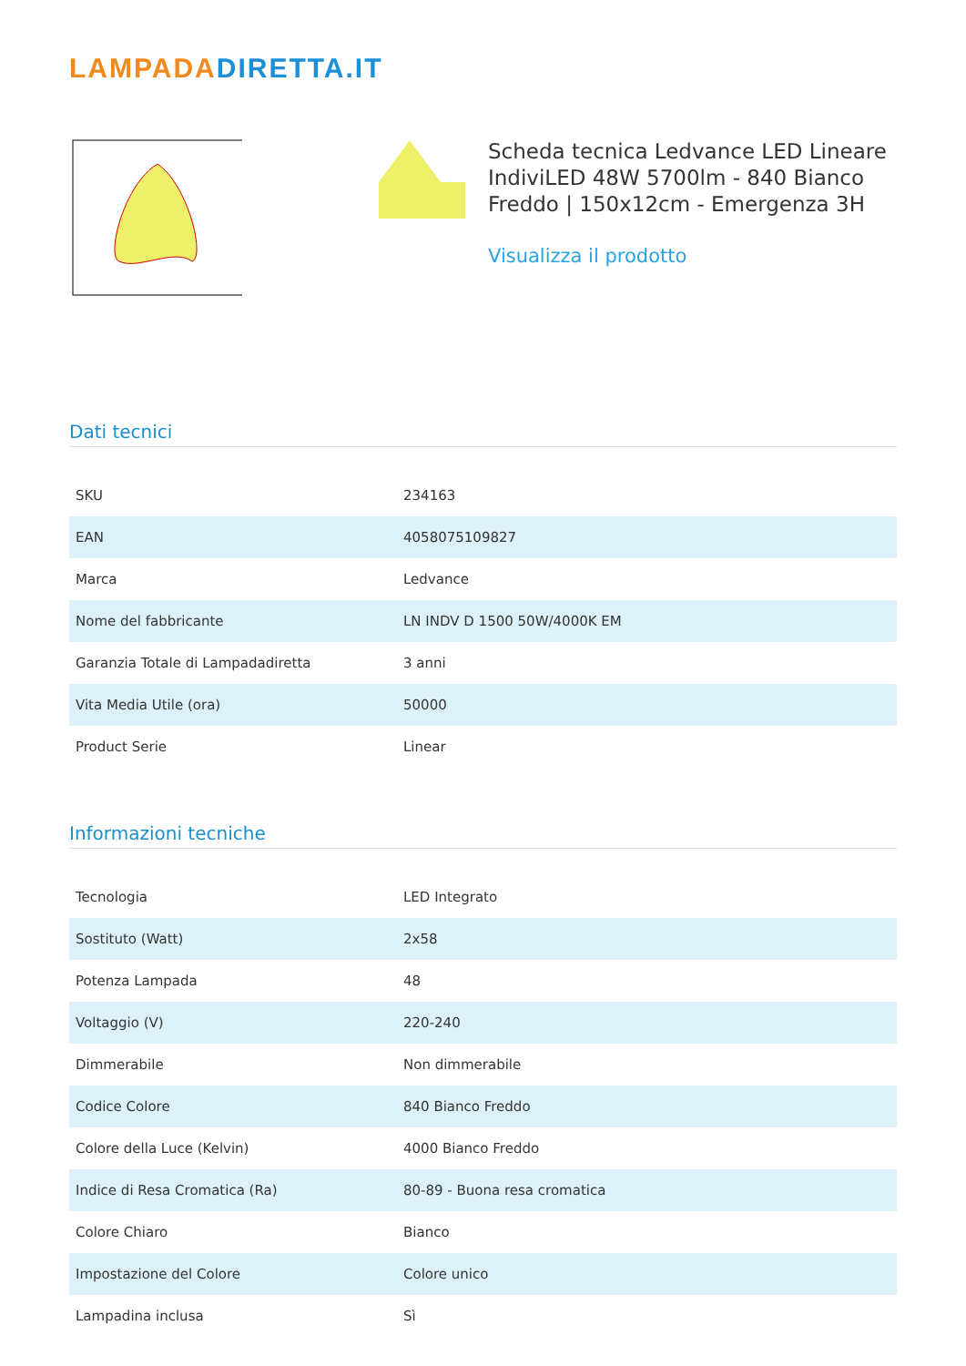LAMPADADIRETTA.IT
Scheda tecnica Ledvance LED Lineare IndiviLED 48W 5700lm - 840 Bianco Freddo | 150x12cm - Emergenza 3H
Visualizza il prodotto
Dati tecnici
| SKU | 234163 |
| EAN | 4058075109827 |
| Marca | Ledvance |
| Nome del fabbricante | LN INDV D 1500 50W/4000K EM |
| Garanzia Totale di Lampadadiretta | 3 anni |
| Vita Media Utile (ora) | 50000 |
| Product Serie | Linear |
Informazioni tecniche
| Tecnologia | LED Integrato |
| Sostituto (Watt) | 2x58 |
| Potenza Lampada | 48 |
| Voltaggio (V) | 220-240 |
| Dimmerabile | Non dimmerabile |
| Codice Colore | 840 Bianco Freddo |
| Colore della Luce (Kelvin) | 4000 Bianco Freddo |
| Indice di Resa Cromatica (Ra) | 80-89 - Buona resa cromatica |
| Colore Chiaro | Bianco |
| Impostazione del Colore | Colore unico |
| Lampadina inclusa | Sì |